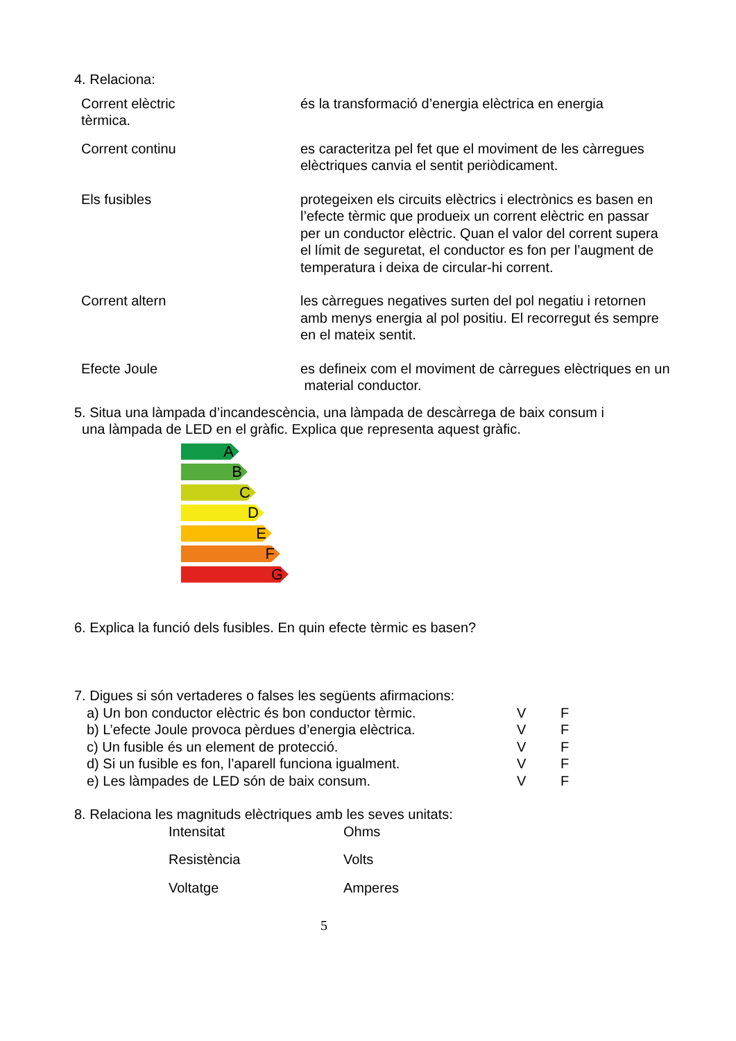4. Relaciona:
Corrent elèctric
tèrmica.
és la transformació d’energia elèctrica en energia
Corrent continu es caracteritza pel fet que el moviment de les càrregues elèctriques canvia el sentit periòdicament.
Els fusibles protegeixen els circuits elèctrics i electrònics es basen en l’efecte tèrmic que produeix un corrent elèctric en passar per un conductor elèctric. Quan el valor del corrent supera el límit de seguretat, el conductor es fon per l’augment de temperatura i deixa de circular-hi corrent.
Corrent altern les càrregues negatives surten del pol negatiu i retornen amb menys energia al pol positiu. El recorregut és sempre en el mateix sentit.
Efecte Joule es defineix com el moviment de càrregues elèctriques en un material conductor.
5. Situa una làmpada d’incandescència, una làmpada de descàrrega de baix consum i
una làmpada de LED en el gràfic. Explica que representa aquest gràfic.
A
B
C
D
E
F
G
6. Explica la funció dels fusibles. En quin efecte tèrmic es basen?
7. Digues si són vertaderes o falses les següents afirmacions:
a) Un bon conductor elèctric és bon conductor tèrmic.
V F
b) L’efecte Joule provoca pèrdues d’energia elèctrica.
V F
c) Un fusible és un element de protecció. V F
d) Si un fusible es fon, l’aparell funciona igualment.
V F
e) Les làmpades de LED són de baix consum. V F
8. Relaciona les magnituds elèctriques amb les seves unitats:
Intensitat Ohms
Resistència Volts
Voltatge Amperes
5